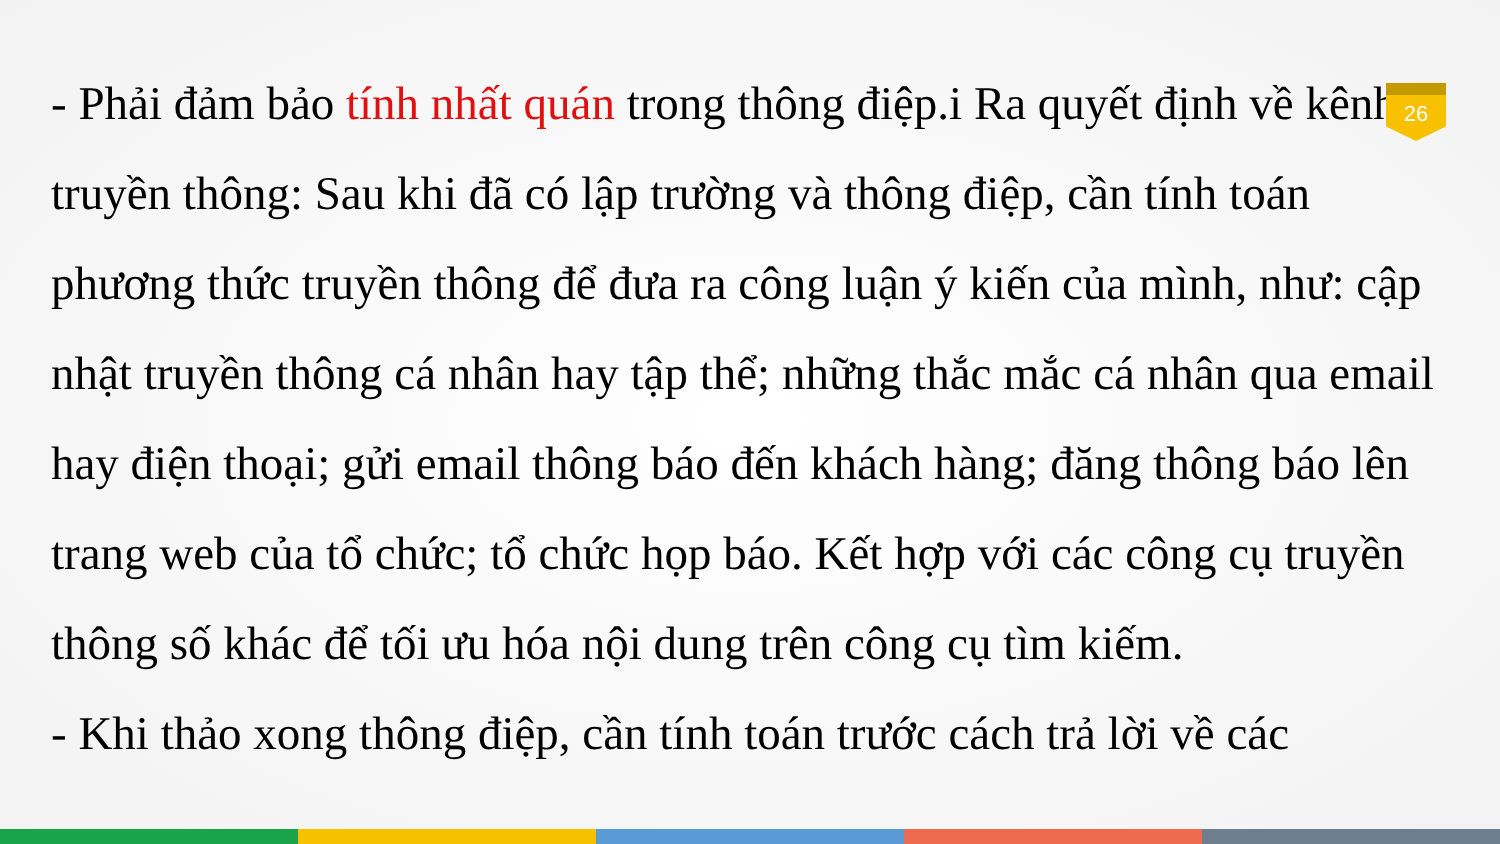26
- Phải đảm bảo tính nhất quán trong thông điệp.i Ra quyết định về kênh truyền thông: Sau khi đã có lập trường và thông điệp, cần tính toán phương thức truyền thông để đưa ra công luận ý kiến của mình, như: cập nhật truyền thông cá nhân hay tập thể; những thắc mắc cá nhân qua email hay điện thoại; gửi email thông báo đến khách hàng; đăng thông báo lên trang web của tổ chức; tổ chức họp báo. Kết hợp với các công cụ truyền thông số khác để tối ưu hóa nội dung trên công cụ tìm kiếm.
- Khi thảo xong thông điệp, cần tính toán trước cách trả lời về các